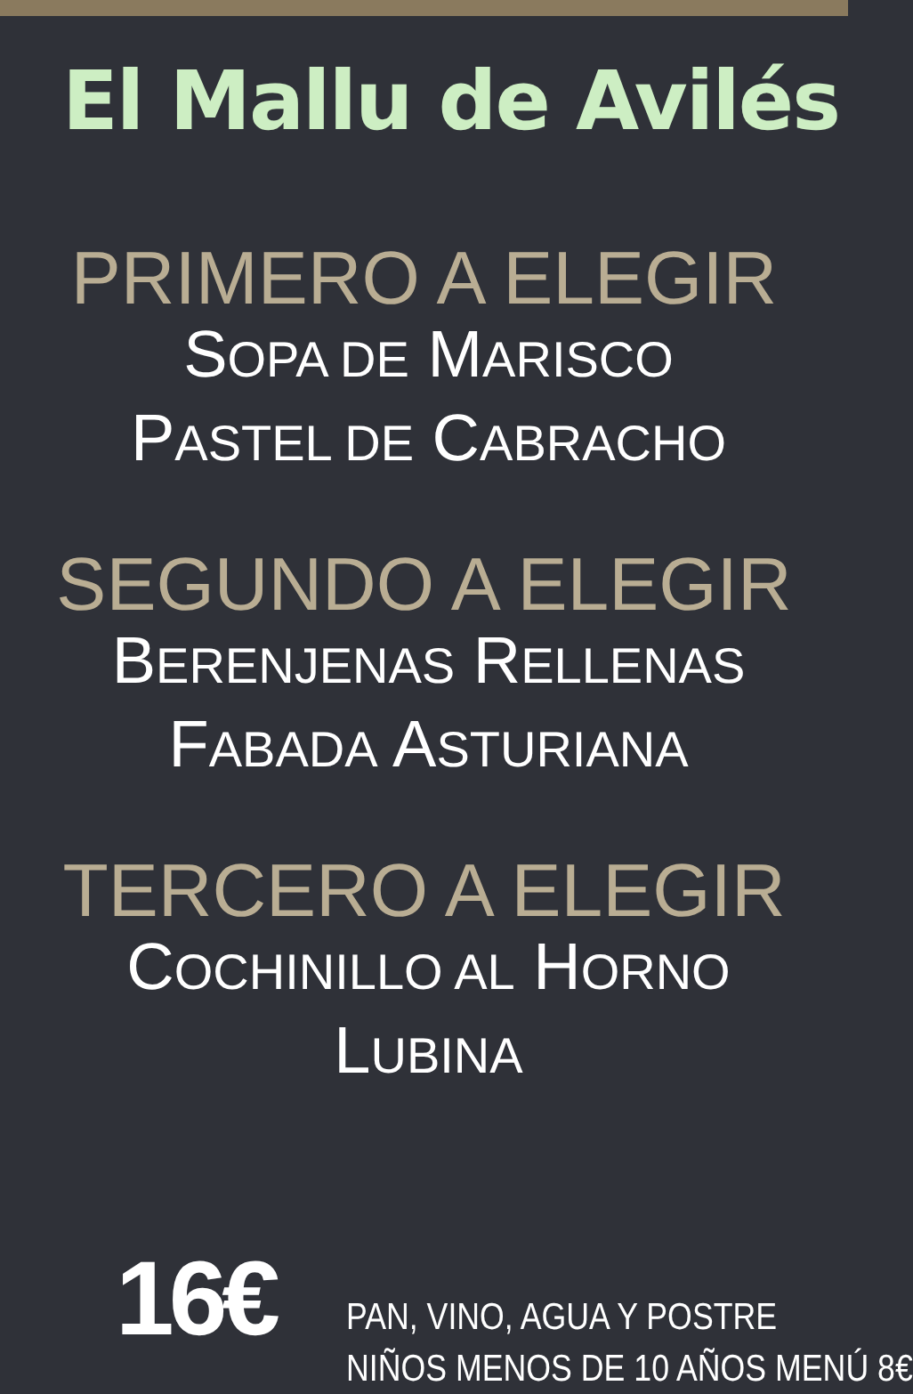El Mallu de Avilés
PRIMERO A ELEGIR
SOPA DE MARISCO
PASTEL DE CABRACHO
SEGUNDO A ELEGIR
BERENJENAS RELLENAS
FABADA ASTURIANA
TERCERO A ELEGIR
COCHINILLO AL HORNO
LUBINA
16€
PAN, VINO, AGUA Y POSTRE
NIÑOS MENOS DE 10 AÑOS MENÚ 8€